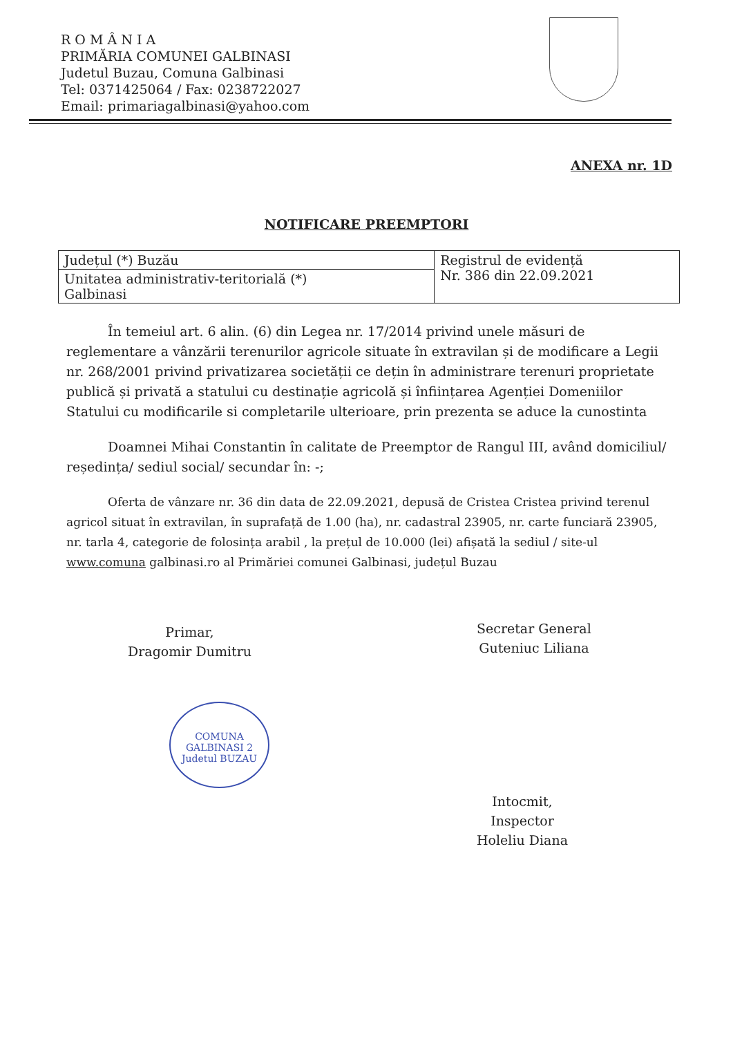R O M Â N I A
PRIMĂRIA COMUNEI GALBINASI
Judetul Buzau, Comuna Galbinasi
Tel: 0371425064 / Fax: 0238722027
Email: primariagalbinasi@yahoo.com
ANEXA nr. 1D
NOTIFICARE PREEMPTORI
| Județul (*) Buzău | Registrul de evidență Nr. 386 din 22.09.2021 |
| Unitatea administrativ-teritorială (*) Galbinasi | |
În temeiul art. 6 alin. (6) din Legea nr. 17/2014 privind unele măsuri de reglementare a vânzării terenurilor agricole situate în extravilan și de modificare a Legii nr. 268/2001 privind privatizarea societății ce dețin în administrare terenuri proprietate publică și privată a statului cu destinație agricolă și înființarea Agenției Domeniilor Statului cu modificarile si completarile ulterioare, prin prezenta se aduce la cunostinta
Doamnei Mihai Constantin în calitate de Preemptor de Rangul III, având domiciliul/ reședința/ sediul social/ secundar în: -;
Oferta de vânzare nr. 36 din data de 22.09.2021, depusă de Cristea Cristea privind terenul agricol situat în extravilan, în suprafață de 1.00 (ha), nr. cadastral 23905, nr. carte funciară 23905, nr. tarla 4, categorie de folosința arabil , la prețul de 10.000 (lei) afișată la sediul / site-ul www.comuna galbinasi.ro al Primăriei comunei Galbinasi, județul Buzau
Primar,
Dragomir Dumitru
Secretar General
Guteniuc Liliana
Intocmit,
Inspector
Holeliu Diana
COMUNA GALBINASI 2 Judetul BUZAU